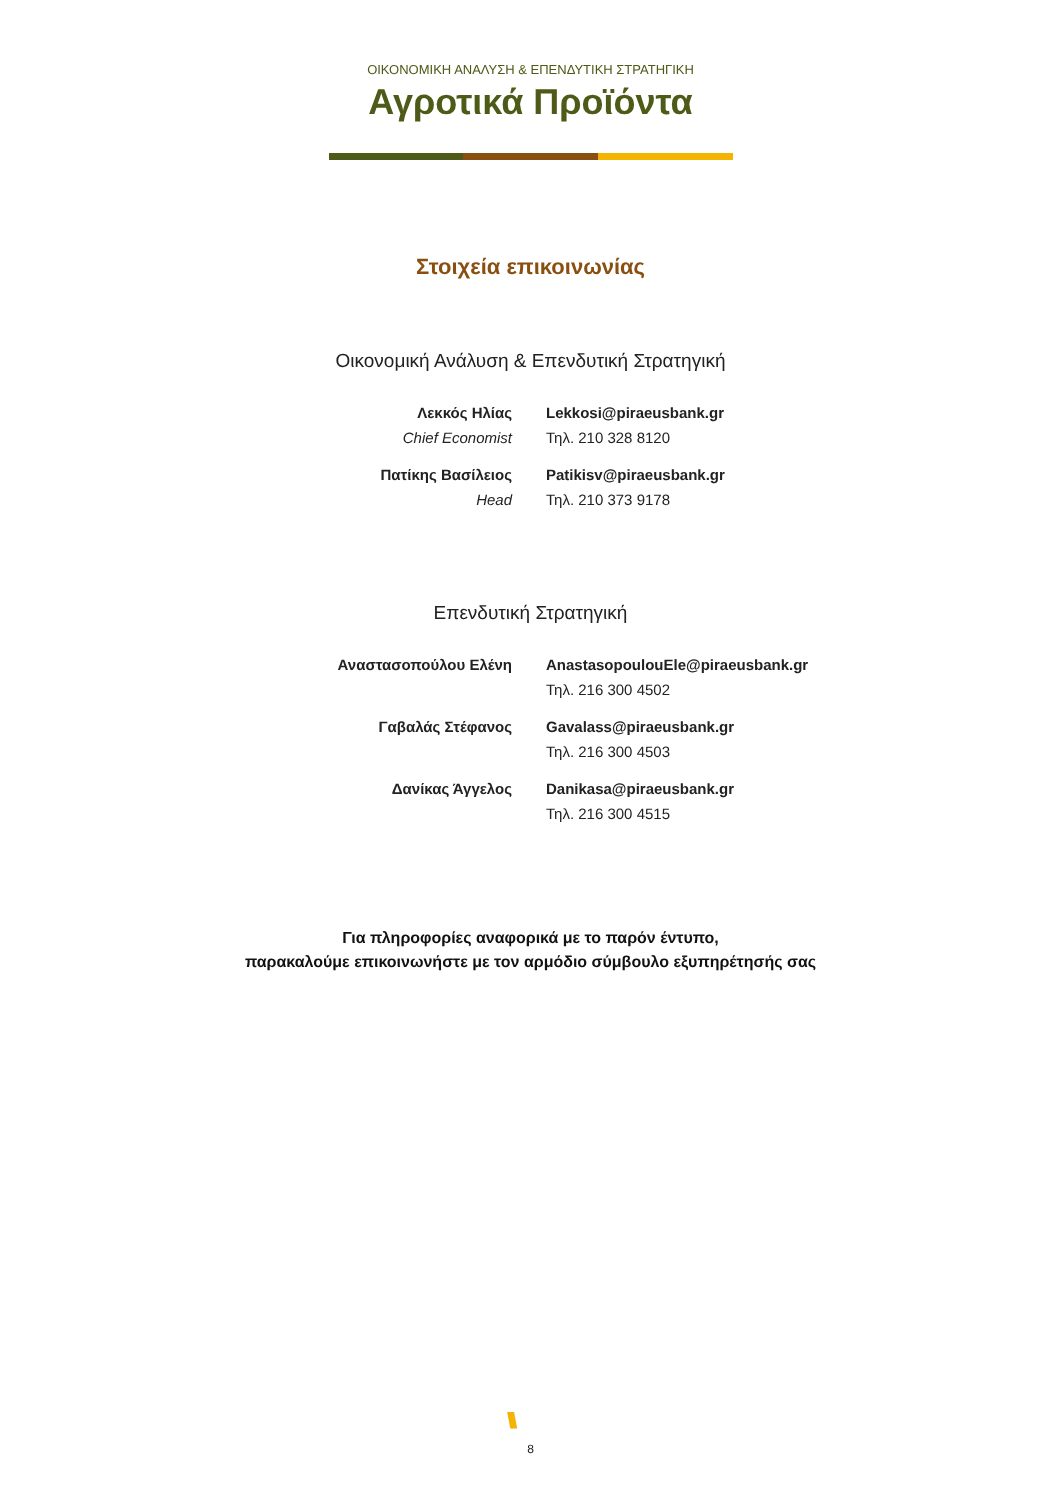ΟΙΚΟΝΟΜΙΚΗ ΑΝΑΛΥΣΗ & ΕΠΕΝΔΥΤΙΚΗ ΣΤΡΑΤΗΓΙΚΗ
Αγροτικά Προϊόντα
Στοιχεία επικοινωνίας
Οικονομική Ανάλυση & Επενδυτική Στρατηγική
Λεκκός Ηλίας
Chief Economist
Lekkosi@piraeusbank.gr
Τηλ. 210 328 8120
Πατίκης Βασίλειος
Head
Patikisv@piraeusbank.gr
Τηλ. 210 373 9178
Επενδυτική Στρατηγική
Αναστασοπούλου Ελένη AnastasopoulouEle@piraeusbank.gr
Τηλ. 216 300 4502
Γαβαλάς Στέφανος Gavalass@piraeusbank.gr
Τηλ. 216 300 4503
Δανίκας Άγγελος Danikasa@piraeusbank.gr
Τηλ. 216 300 4515
Για πληροφορίες αναφορικά με το παρόν έντυπο,
παρακαλούμε επικοινωνήστε με τον αρμόδιο σύμβουλο εξυπηρέτησής σας
\\\
8